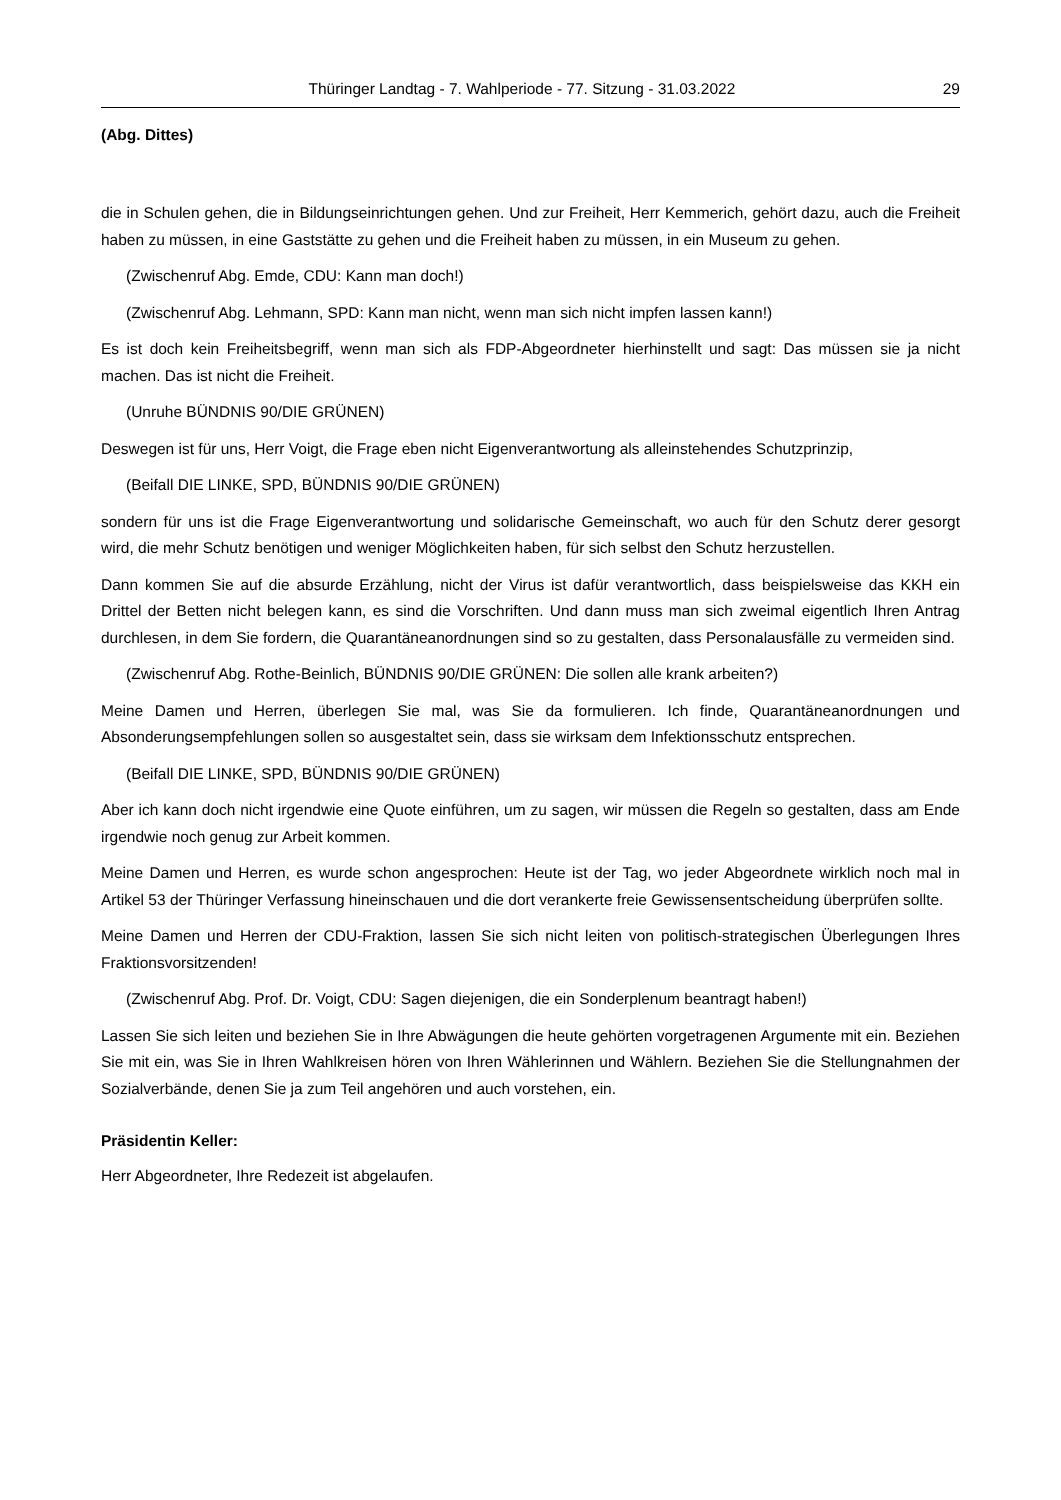Thüringer Landtag - 7. Wahlperiode - 77. Sitzung - 31.03.2022 29
(Abg. Dittes)
die in Schulen gehen, die in Bildungseinrichtungen gehen. Und zur Freiheit, Herr Kemmerich, gehört dazu, auch die Freiheit haben zu müssen, in eine Gaststätte zu gehen und die Freiheit haben zu müssen, in ein Museum zu gehen.
(Zwischenruf Abg. Emde, CDU: Kann man doch!)
(Zwischenruf Abg. Lehmann, SPD: Kann man nicht, wenn man sich nicht impfen lassen kann!)
Es ist doch kein Freiheitsbegriff, wenn man sich als FDP-Abgeordneter hierhinstellt und sagt: Das müssen sie ja nicht machen. Das ist nicht die Freiheit.
(Unruhe BÜNDNIS 90/DIE GRÜNEN)
Deswegen ist für uns, Herr Voigt, die Frage eben nicht Eigenverantwortung als alleinstehendes Schutzprinzip,
(Beifall DIE LINKE, SPD, BÜNDNIS 90/DIE GRÜNEN)
sondern für uns ist die Frage Eigenverantwortung und solidarische Gemeinschaft, wo auch für den Schutz derer gesorgt wird, die mehr Schutz benötigen und weniger Möglichkeiten haben, für sich selbst den Schutz herzustellen.
Dann kommen Sie auf die absurde Erzählung, nicht der Virus ist dafür verantwortlich, dass beispielsweise das KKH ein Drittel der Betten nicht belegen kann, es sind die Vorschriften. Und dann muss man sich zweimal eigentlich Ihren Antrag durchlesen, in dem Sie fordern, die Quarantäneanordnungen sind so zu gestalten, dass Personalausfälle zu vermeiden sind.
(Zwischenruf Abg. Rothe-Beinlich, BÜNDNIS 90/DIE GRÜNEN: Die sollen alle krank arbeiten?)
Meine Damen und Herren, überlegen Sie mal, was Sie da formulieren. Ich finde, Quarantäneanordnungen und Absonderungsempfehlungen sollen so ausgestaltet sein, dass sie wirksam dem Infektionsschutz entsprechen.
(Beifall DIE LINKE, SPD, BÜNDNIS 90/DIE GRÜNEN)
Aber ich kann doch nicht irgendwie eine Quote einführen, um zu sagen, wir müssen die Regeln so gestalten, dass am Ende irgendwie noch genug zur Arbeit kommen.
Meine Damen und Herren, es wurde schon angesprochen: Heute ist der Tag, wo jeder Abgeordnete wirklich noch mal in Artikel 53 der Thüringer Verfassung hineinschauen und die dort verankerte freie Gewissensentscheidung überprüfen sollte.
Meine Damen und Herren der CDU-Fraktion, lassen Sie sich nicht leiten von politisch-strategischen Überlegungen Ihres Fraktionsvorsitzenden!
(Zwischenruf Abg. Prof. Dr. Voigt, CDU: Sagen diejenigen, die ein Sonderplenum beantragt haben!)
Lassen Sie sich leiten und beziehen Sie in Ihre Abwägungen die heute gehörten vorgetragenen Argumente mit ein. Beziehen Sie mit ein, was Sie in Ihren Wahlkreisen hören von Ihren Wählerinnen und Wählern. Beziehen Sie die Stellungnahmen der Sozialverbände, denen Sie ja zum Teil angehören und auch vorstehen, ein.
Präsidentin Keller:
Herr Abgeordneter, Ihre Redezeit ist abgelaufen.